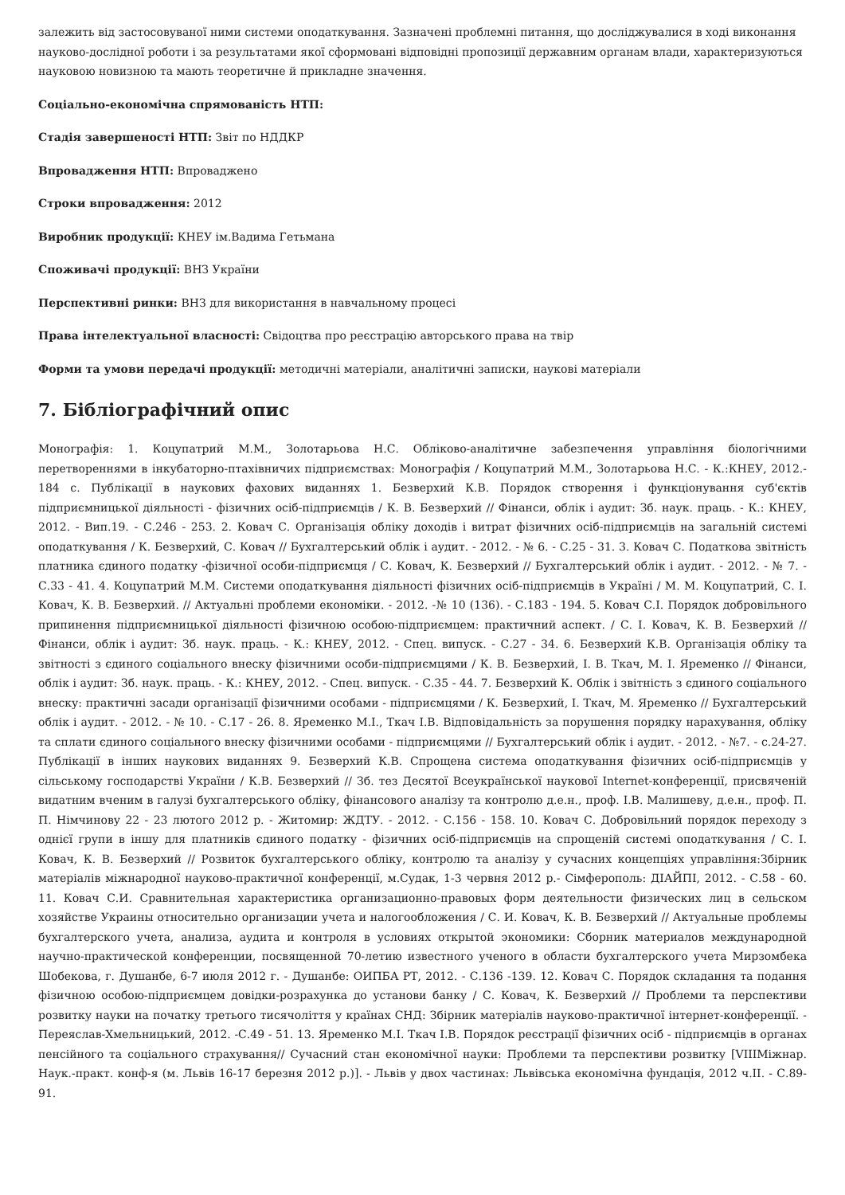залежить від застосовуваної ними системи оподаткування. Зазначені проблемні питання, що досліджувалися в ході виконання науково-дослідної роботи і за результатами якої сформовані відповідні пропозиції державним органам влади, характеризуються науковою новизною та мають теоретичне й прикладне значення.
Соціально-економічна спрямованість НТП:
Стадія завершеності НТП: Звіт по НДДКР
Впровадження НТП: Впроваджено
Строки впровадження: 2012
Виробник продукції: КНЕУ ім.Вадима Гетьмана
Споживачі продукції: ВНЗ України
Перспективні ринки: ВНЗ для використання в навчальному процесі
Права інтелектуальної власності: Свідоцтва про реєстрацію авторського права на твір
Форми та умови передачі продукції: методичні матеріали, аналітичні записки, наукові матеріали
7. Бібліографічний опис
Монографія: 1. Коцупатрий М.М., Золотарьова Н.С. Обліково-аналітичне забезпечення управління біологічними перетвореннями в інкубаторно-птахівничих підприємствах: Монографія / Коцупатрий М.М., Золотарьова Н.С. - К.:КНЕУ, 2012.- 184 с. Публікації в наукових фахових виданнях 1. Безверхий К.В. Порядок створення і функціонування суб'єктів підприємницької діяльності - фізичних осіб-підприємців / К. В. Безверхий // Фінанси, облік і аудит: Зб. наук. праць. - К.: КНЕУ, 2012. - Вип.19. - С.246 - 253. 2. Ковач С. Організація обліку доходів і витрат фізичних осіб-підприємців на загальній системі оподаткування / К. Безверхий, С. Ковач // Бухгалтерський облік і аудит. - 2012. - № 6. - С.25 - 31. 3. Ковач С. Податкова звітність платника єдиного податку -фізичної особи-підприємця / С. Ковач, К. Безверхий // Бухгалтерський облік і аудит. - 2012. - № 7. - С.33 - 41. 4. Коцупатрий М.М. Системи оподаткування діяльності фізичних осіб-підприємців в Україні / М. М. Коцупатрий, С. І. Ковач, К. В. Безверхий. // Актуальні проблеми економіки. - 2012. -№ 10 (136). - С.183 - 194. 5. Ковач С.І. Порядок добровільного припинення підприємницької діяльності фізичною особою-підприємцем: практичний аспект. / С. І. Ковач, К. В. Безверхий // Фінанси, облік і аудит: Зб. наук. праць. - К.: КНЕУ, 2012. - Спец. випуск. - С.27 - 34. 6. Безверхий К.В. Організація обліку та звітності з єдиного соціального внеску фізичними особи-підприємцями / К. В. Безверхий, І. В. Ткач, М. І. Яременко // Фінанси, облік і аудит: Зб. наук. праць. - К.: КНЕУ, 2012. - Спец. випуск. - С.35 - 44. 7. Безверхий К. Облік і звітність з єдиного соціального внеску: практичні засади організації фізичними особами - підприємцями / К. Безверхий, І. Ткач, М. Яременко // Бухгалтерський облік і аудит. - 2012. - № 10. - С.17 - 26. 8. Яременко М.І., Ткач І.В. Відповідальність за порушення порядку нарахування, обліку та сплати єдиного соціального внеску фізичними особами - підприємцями // Бухгалтерський облік і аудит. - 2012. - №7. - с.24-27. Публікації в інших наукових виданнях 9. Безверхий К.В. Спрощена система оподаткування фізичних осіб-підприємців у сільському господарстві України / К.В. Безверхий // Зб. тез Десятої Всеукраїнської наукової Internet-конференції, присвяченій видатним вченим в галузі бухгалтерського обліку, фінансового аналізу та контролю д.е.н., проф. І.В. Малишеву, д.е.н., проф. П. П. Німчинову 22 - 23 лютого 2012 р. - Житомир: ЖДТУ. - 2012. - С.156 - 158. 10. Ковач С. Добровільний порядок переходу з однієї групи в іншу для платників єдиного податку - фізичних осіб-підприємців на спрощеній системі оподаткування / С. І. Ковач, К. В. Безверхий // Розвиток бухгалтерського обліку, контролю та аналізу у сучасних концепціях управління:Збірник матеріалів міжнародної науково-практичної конференції, м.Судак, 1-3 червня 2012 р.- Сімферополь: ДІАЙПІ, 2012. - С.58 - 60. 11. Ковач С.И. Сравнительная характеристика организационно-правовых форм деятельности физических лиц в сельском хозяйстве Украины относительно организации учета и налогообложения / С. И. Ковач, К. В. Безверхий // Актуальные проблемы бухгалтерского учета, анализа, аудита и контроля в условиях открытой экономики: Сборник материалов международной научно-практической конференции, посвященной 70-летию известного ученого в области бухгалтерского учета Мирзомбека Шобекова, г. Душанбе, 6-7 июля 2012 г. - Душанбе: ОИПБА РТ, 2012. - С.136 -139. 12. Ковач С. Порядок складання та подання фізичною особою-підприємцем довідки-розрахунка до установи банку / С. Ковач, К. Безверхий // Проблеми та перспективи розвитку науки на початку третього тисячоліття у країнах СНД: Збірник матеріалів науково-практичної інтернет-конференції. - Переяслав-Хмельницький, 2012. -С.49 - 51. 13. Яременко М.І. Ткач І.В. Порядок реєстрації фізичних осіб - підприємців в органах пенсійного та соціального страхування// Сучасний стан економічної науки: Проблеми та перспективи розвитку [VIIIМіжнар. Наук.-практ. конф-я (м. Львів 16-17 березня 2012 р.)]. - Львів у двох частинах: Львівська економічна фундація, 2012 ч.ІІ. - С.89-91.